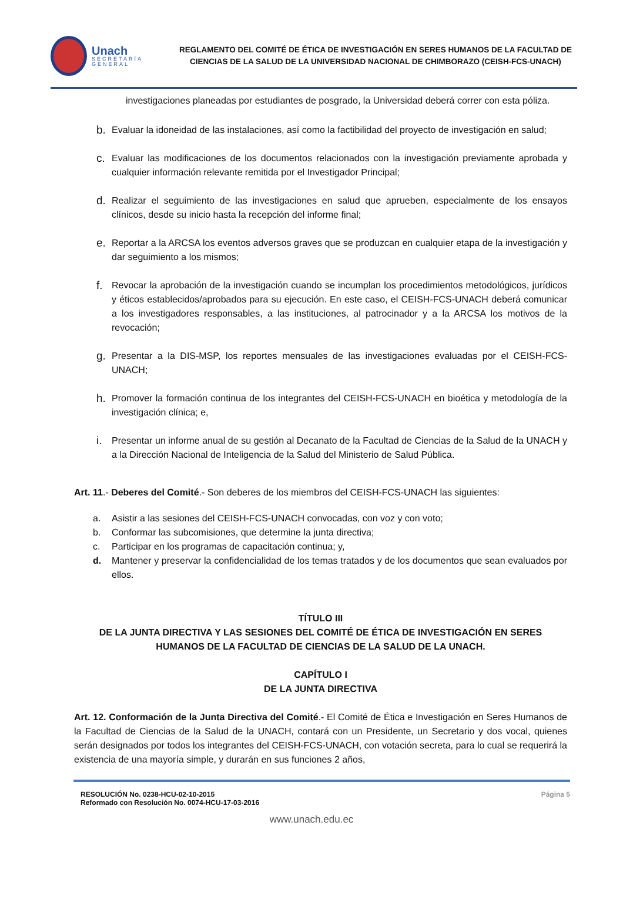Unach
SECRETARÍA GENERAL
REGLAMENTO DEL COMITÉ DE ÉTICA DE INVESTIGACIÓN EN SERES HUMANOS DE LA FACULTAD DE CIENCIAS DE LA SALUD DE LA UNIVERSIDAD NACIONAL DE CHIMBORAZO (CEISH-FCS-UNACH)
investigaciones planeadas por estudiantes de posgrado, la Universidad deberá correr con esta póliza.
b. Evaluar la idoneidad de las instalaciones, así como la factibilidad del proyecto de investigación en salud;
c. Evaluar las modificaciones de los documentos relacionados con la investigación previamente aprobada y cualquier información relevante remitida por el Investigador Principal;
d. Realizar el seguimiento de las investigaciones en salud que aprueben, especialmente de los ensayos clínicos, desde su inicio hasta la recepción del informe final;
e. Reportar a la ARCSA los eventos adversos graves que se produzcan en cualquier etapa de la investigación y dar seguimiento a los mismos;
f. Revocar la aprobación de la investigación cuando se incumplan los procedimientos metodológicos, jurídicos y éticos establecidos/aprobados para su ejecución. En este caso, el CEISH-FCS-UNACH deberá comunicar a los investigadores responsables, a las instituciones, al patrocinador y a la ARCSA los motivos de la revocación;
g. Presentar a la DIS-MSP, los reportes mensuales de las investigaciones evaluadas por el CEISH-FCS-UNACH;
h. Promover la formación continua de los integrantes del CEISH-FCS-UNACH en bioética y metodología de la investigación clínica; e,
i. Presentar un informe anual de su gestión al Decanato de la Facultad de Ciencias de la Salud de la UNACH y a la Dirección Nacional de Inteligencia de la Salud del Ministerio de Salud Pública.
Art. 11.- Deberes del Comité.- Son deberes de los miembros del CEISH-FCS-UNACH las siguientes:
a. Asistir a las sesiones del CEISH-FCS-UNACH convocadas, con voz y con voto;
b. Conformar las subcomisiones, que determine la junta directiva;
c. Participar en los programas de capacitación continua; y,
d. Mantener y preservar la confidencialidad de los temas tratados y de los documentos que sean evaluados por ellos.
TÍTULO III
DE LA JUNTA DIRECTIVA Y LAS SESIONES DEL COMITÉ DE ÉTICA DE INVESTIGACIÓN EN SERES HUMANOS DE LA FACULTAD DE CIENCIAS DE LA SALUD DE LA UNACH.
CAPÍTULO I
DE LA JUNTA DIRECTIVA
Art. 12. Conformación de la Junta Directiva del Comité.- El Comité de Ética e Investigación en Seres Humanos de la Facultad de Ciencias de la Salud de la UNACH, contará con un Presidente, un Secretario y dos vocal, quienes serán designados por todos los integrantes del CEISH-FCS-UNACH, con votación secreta, para lo cual se requerirá la existencia de una mayoría simple, y durarán en sus funciones 2 años,
RESOLUCIÓN No. 0238-HCU-02-10-2015
Reformado con Resolución No. 0074-HCU-17-03-2016
Página 5
www.unach.edu.ec